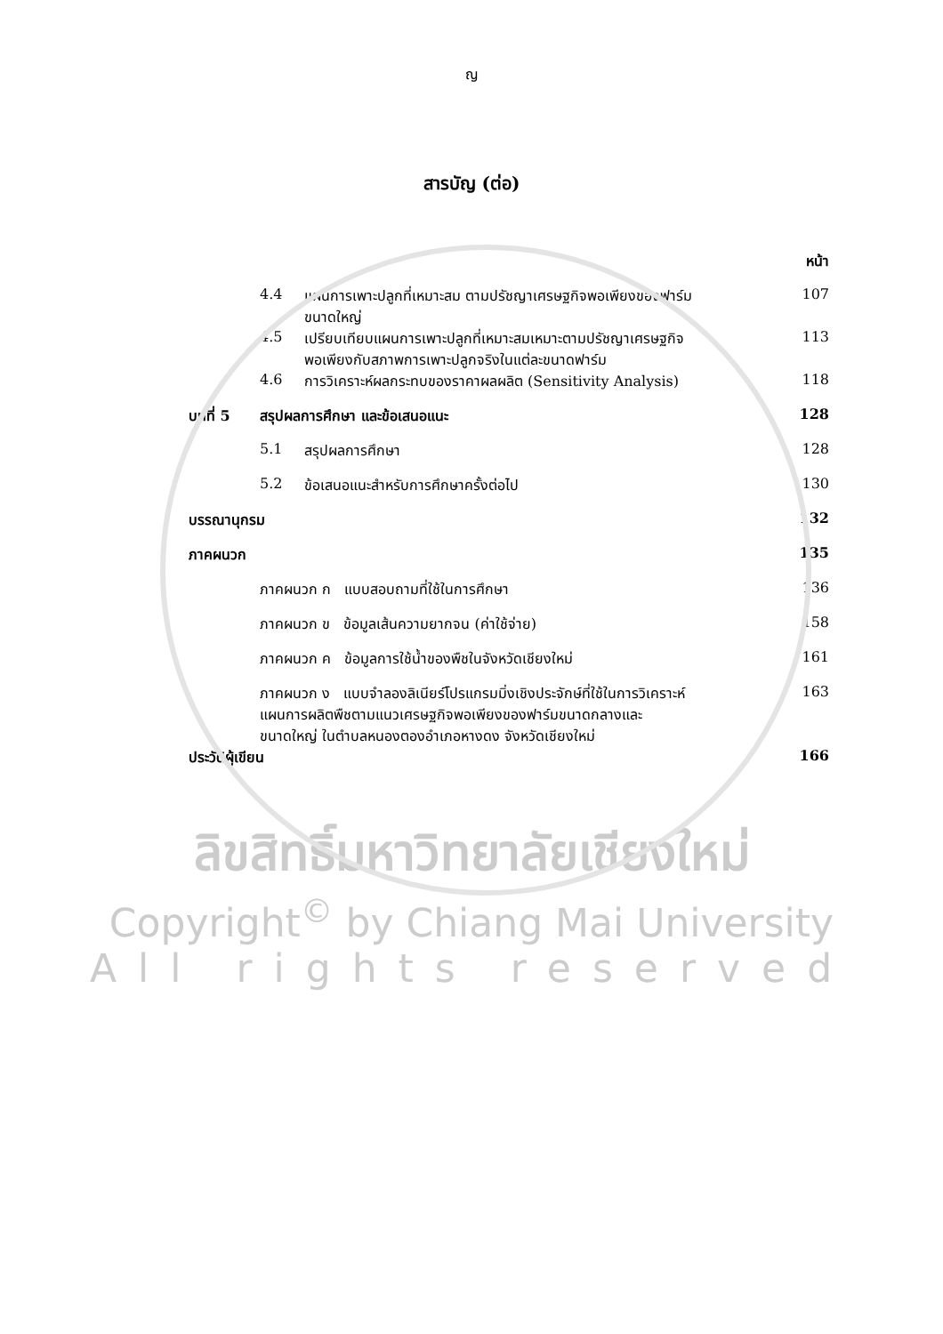ญ
สารบัญ (ต่อ)
| | | | หน้า |
| | 4.4 | แผนการเพาะปลูกที่เหมาะสม ตามปรัชญาเศรษฐกิจพอเพียงของฟาร์ม ขนาดใหญ่ | 107 |
| | 4.5 | เปรียบเทียบแผนการเพาะปลูกที่เหมาะสมเหมาะตามปรัชญาเศรษฐกิจ พอเพียงกับสภาพการเพาะปลูกจริงในแต่ละขนาดฟาร์ม | 113 |
| | 4.6 | การวิเคราะห์ผลกระทบของราคาผลผลิต (Sensitivity Analysis) | 118 |
| บทที่ 5 | สรุปผลการศึกษา และข้อเสนอแนะ | | 128 |
| | 5.1 | สรุปผลการศึกษา | 128 |
| | 5.2 | ข้อเสนอแนะสำหรับการศึกษาครั้งต่อไป | 130 |
| บรรณานุกรม | | | 132 |
| ภาคผนวก | | | 135 |
| | ภาคผนวก ก แบบสอบถามที่ใช้ในการศึกษา | | 136 |
| | ภาคผนวก ข ข้อมูลเส้นความยากจน (ค่าใช้จ่าย) | | 158 |
| | ภาคผนวก ค ข้อมูลการใช้น้ำของพืชในจังหวัดเชียงใหม่ | | 161 |
| | ภาคผนวก ง แบบจำลองลิเนียร์โปรแกรมมิ่งเชิงประจักษ์ที่ใช้ในการวิเคราะห์ แผนการผลิตพืชตามแนวเศรษฐกิจพอเพียงของฟาร์มขนาดกลางและ ขนาดใหญ่ ในตำบลหนองตองอำเภอหางดง จังหวัดเชียงใหม่ | | 163 |
| ประวัติผู้เขียน | | | 166 |
ลิขสิทธิ์มหาวิทยาลัยเชียงใหม่
Copyright<sup>©</sup> by Chiang Mai University
All rights reserved